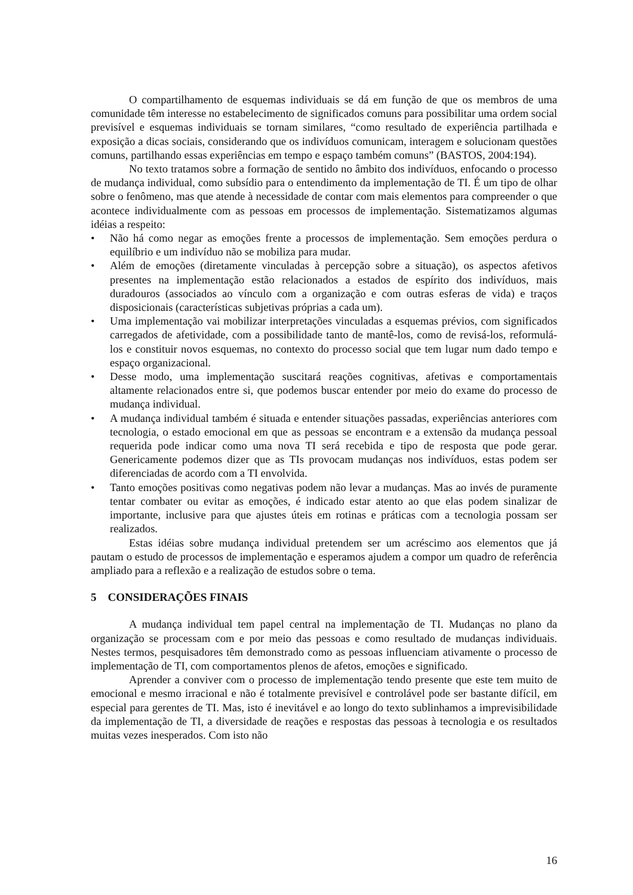O compartilhamento de esquemas individuais se dá em função de que os membros de uma comunidade têm interesse no estabelecimento de significados comuns para possibilitar uma ordem social previsível e esquemas individuais se tornam similares, “como resultado de experiência partilhada e exposição a dicas sociais, considerando que os indivíduos comunicam, interagem e solucionam questões comuns, partilhando essas experiências em tempo e espaço também comuns” (BASTOS, 2004:194).
No texto tratamos sobre a formação de sentido no âmbito dos indivíduos, enfocando o processo de mudança individual, como subsídio para o entendimento da implementação de TI. É um tipo de olhar sobre o fenômeno, mas que atende à necessidade de contar com mais elementos para compreender o que acontece individualmente com as pessoas em processos de implementação. Sistematizamos algumas idéias a respeito:
• Não há como negar as emoções frente a processos de implementação. Sem emoções perdura o equilíbrio e um indivíduo não se mobiliza para mudar.
• Além de emoções (diretamente vinculadas à percepção sobre a situação), os aspectos afetivos presentes na implementação estão relacionados a estados de espírito dos indivíduos, mais duradouros (associados ao vínculo com a organização e com outras esferas de vida) e traços disposicionais (características subjetivas próprias a cada um).
• Uma implementação vai mobilizar interpretações vinculadas a esquemas prévios, com significados carregados de afetividade, com a possibilidade tanto de mantê-los, como de revisá-los, reformulá-los e constituir novos esquemas, no contexto do processo social que tem lugar num dado tempo e espaço organizacional.
• Desse modo, uma implementação suscitará reações cognitivas, afetivas e comportamentais altamente relacionados entre si, que podemos buscar entender por meio do exame do processo de mudança individual.
• A mudança individual também é situada e entender situações passadas, experiências anteriores com tecnologia, o estado emocional em que as pessoas se encontram e a extensão da mudança pessoal requerida pode indicar como uma nova TI será recebida e tipo de resposta que pode gerar. Genericamente podemos dizer que as TIs provocam mudanças nos indivíduos, estas podem ser diferenciadas de acordo com a TI envolvida.
• Tanto emoções positivas como negativas podem não levar a mudanças. Mas ao invés de puramente tentar combater ou evitar as emoções, é indicado estar atento ao que elas podem sinalizar de importante, inclusive para que ajustes úteis em rotinas e práticas com a tecnologia possam ser realizados.
Estas idéias sobre mudança individual pretendem ser um acréscimo aos elementos que já pautam o estudo de processos de implementação e esperamos ajudem a compor um quadro de referência ampliado para a reflexão e a realização de estudos sobre o tema.
5 CONSIDERAÇÕES FINAIS
A mudança individual tem papel central na implementação de TI. Mudanças no plano da organização se processam com e por meio das pessoas e como resultado de mudanças individuais. Nestes termos, pesquisadores têm demonstrado como as pessoas influenciam ativamente o processo de implementação de TI, com comportamentos plenos de afetos, emoções e significado.
Aprender a conviver com o processo de implementação tendo presente que este tem muito de emocional e mesmo irracional e não é totalmente previsível e controlável pode ser bastante difícil, em especial para gerentes de TI. Mas, isto é inevitável e ao longo do texto sublinhamos a imprevisibilidade da implementação de TI, a diversidade de reações e respostas das pessoas à tecnologia e os resultados muitas vezes inesperados. Com isto não
16